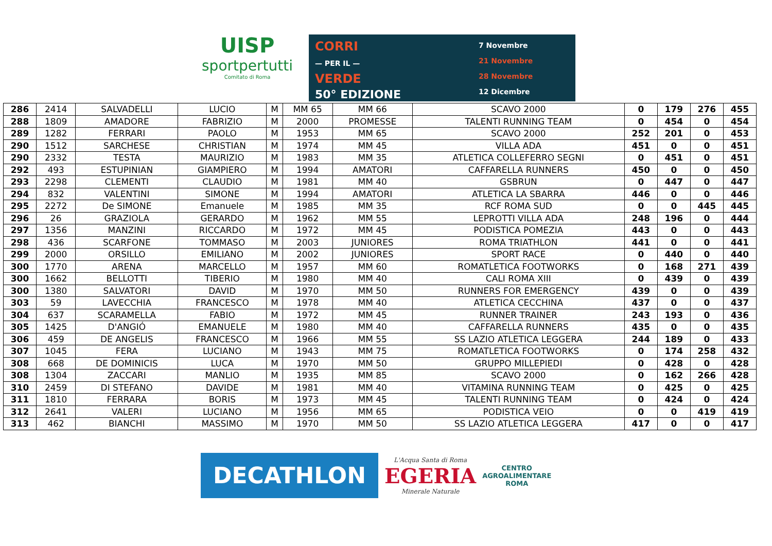UISP
sportpertutti
Comitato di Roma
CORRI
— PER IL —
VERDE
50° EDIZIONE
7 Novembre
21 Novembre
28 Novembre
12 Dicembre
| 286 | 2414 | SALVADELLI | LUCIO | M | MM 65 | MM 66 | SCAVO 2000 | 0 | 179 | 276 | 455 |
| 288 | 1809 | AMADORE | FABRIZIO | M | 2000 | PROMESSE | TALENTI RUNNING TEAM | 0 | 454 | 0 | 454 |
| 289 | 1282 | FERRARI | PAOLO | M | 1953 | MM 65 | SCAVO 2000 | 252 | 201 | 0 | 453 |
| 290 | 1512 | SARCHESE | CHRISTIAN | M | 1974 | MM 45 | VILLA ADA | 451 | 0 | 0 | 451 |
| 290 | 2332 | TESTA | MAURIZIO | M | 1983 | MM 35 | ATLETICA COLLEFERRO SEGNI | 0 | 451 | 0 | 451 |
| 292 | 493 | ESTUPINIAN | GIAMPIERO | M | 1994 | AMATORI | CAFFARELLA RUNNERS | 450 | 0 | 0 | 450 |
| 293 | 2298 | CLEMENTI | CLAUDIO | M | 1981 | MM 40 | GSBRUN | 0 | 447 | 0 | 447 |
| 294 | 832 | VALENTINI | SIMONE | M | 1994 | AMATORI | ATLETICA LA SBARRA | 446 | 0 | 0 | 446 |
| 295 | 2272 | De SIMONE | Emanuele | M | 1985 | MM 35 | RCF ROMA SUD | 0 | 0 | 445 | 445 |
| 296 | 26 | GRAZIOLA | GERARDO | M | 1962 | MM 55 | LEPROTTI VILLA ADA | 248 | 196 | 0 | 444 |
| 297 | 1356 | MANZINI | RICCARDO | M | 1972 | MM 45 | PODISTICA POMEZIA | 443 | 0 | 0 | 443 |
| 298 | 436 | SCARFONE | TOMMASO | M | 2003 | JUNIORES | ROMA TRIATHLON | 441 | 0 | 0 | 441 |
| 299 | 2000 | ORSILLO | EMILIANO | M | 2002 | JUNIORES | SPORT RACE | 0 | 440 | 0 | 440 |
| 300 | 1770 | ARENA | MARCELLO | M | 1957 | MM 60 | ROMATLETICA FOOTWORKS | 0 | 168 | 271 | 439 |
| 300 | 1662 | BELLOTTI | TIBERIO | M | 1980 | MM 40 | CALI ROMA XIII | 0 | 439 | 0 | 439 |
| 300 | 1380 | SALVATORI | DAVID | M | 1970 | MM 50 | RUNNERS FOR EMERGENCY | 439 | 0 | 0 | 439 |
| 303 | 59 | LAVECCHIA | FRANCESCO | M | 1978 | MM 40 | ATLETICA CECCHINA | 437 | 0 | 0 | 437 |
| 304 | 637 | SCARAMELLA | FABIO | M | 1972 | MM 45 | RUNNER TRAINER | 243 | 193 | 0 | 436 |
| 305 | 1425 | D'ANGIÓ | EMANUELE | M | 1980 | MM 40 | CAFFARELLA RUNNERS | 435 | 0 | 0 | 435 |
| 306 | 459 | DE ANGELIS | FRANCESCO | M | 1966 | MM 55 | SS LAZIO ATLETICA LEGGERA | 244 | 189 | 0 | 433 |
| 307 | 1045 | FERA | LUCIANO | M | 1943 | MM 75 | ROMATLETICA FOOTWORKS | 0 | 174 | 258 | 432 |
| 308 | 668 | DE DOMINICIS | LUCA | M | 1970 | MM 50 | GRUPPO MILLEPIEDI | 0 | 428 | 0 | 428 |
| 308 | 1304 | ZACCARI | MANLIO | M | 1935 | MM 85 | SCAVO 2000 | 0 | 162 | 266 | 428 |
| 310 | 2459 | DI STEFANO | DAVIDE | M | 1981 | MM 40 | VITAMINA RUNNING TEAM | 0 | 425 | 0 | 425 |
| 311 | 1810 | FERRARA | BORIS | M | 1973 | MM 45 | TALENTI RUNNING TEAM | 0 | 424 | 0 | 424 |
| 312 | 2641 | VALERI | LUCIANO | M | 1956 | MM 65 | PODISTICA VEIO | 0 | 0 | 419 | 419 |
| 313 | 462 | BIANCHI | MASSIMO | M | 1970 | MM 50 | SS LAZIO ATLETICA LEGGERA | 417 | 0 | 0 | 417 |
DECATHLON
L'Acqua Santa di Roma
EGERIA
Minerale Naturale
CENTRO
AGROALIMENTARE
ROMA